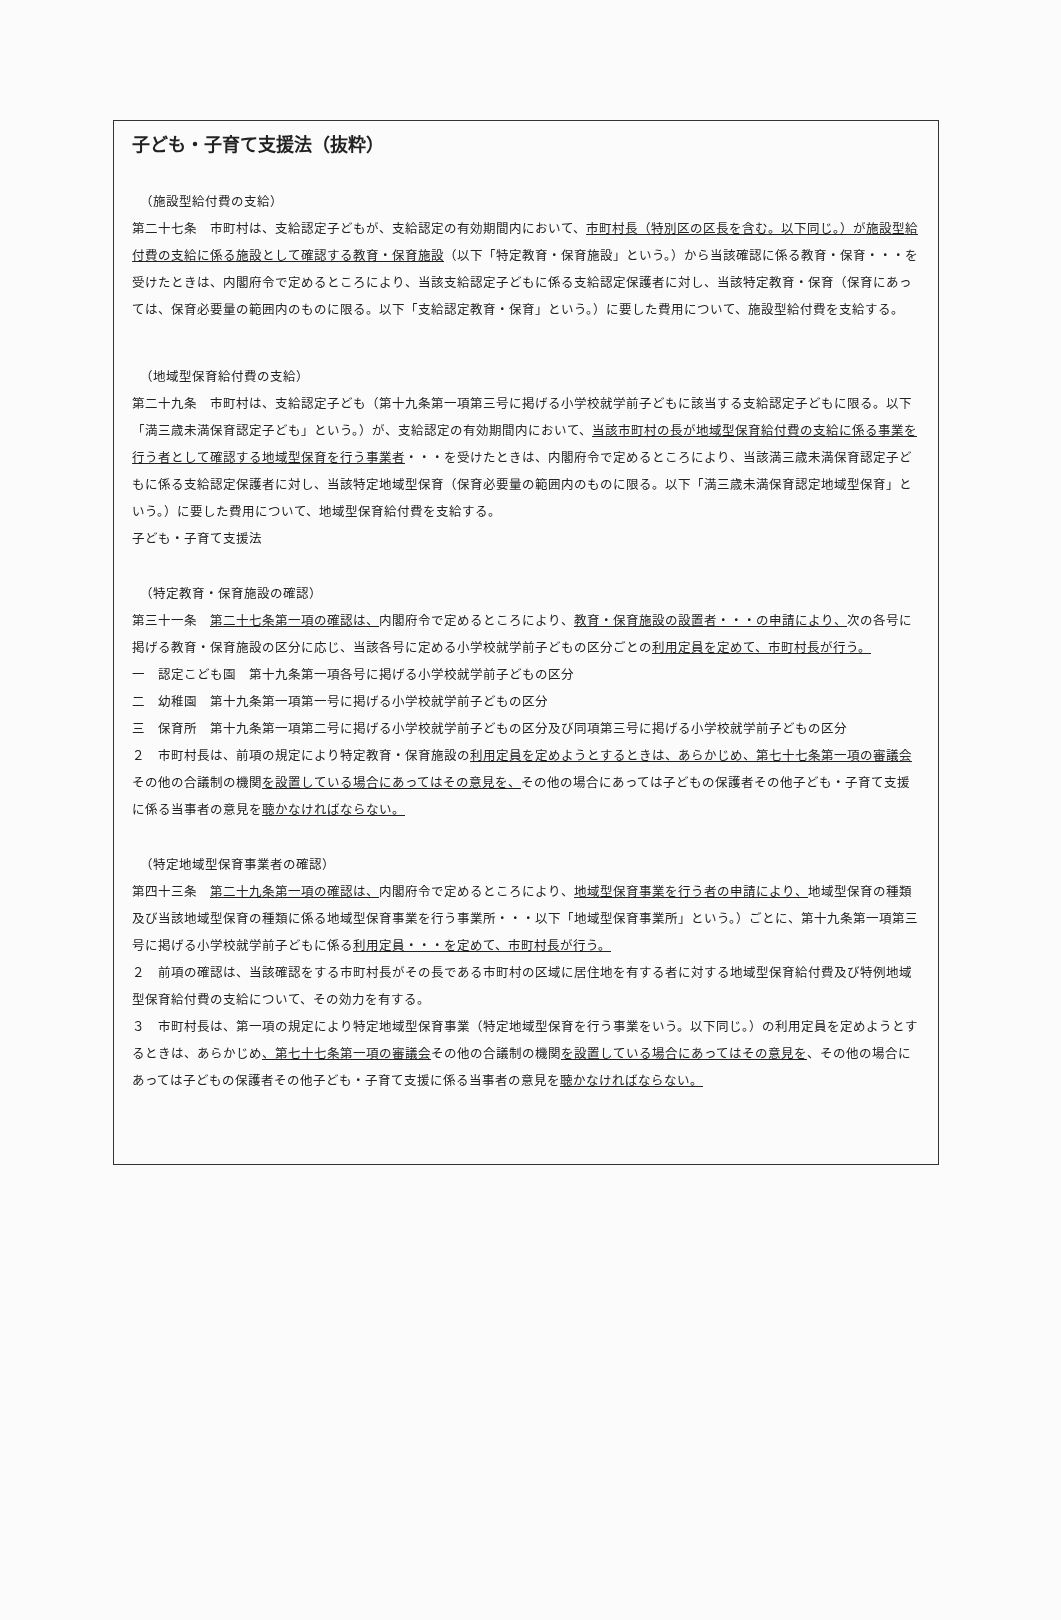子ども・子育て支援法（抜粋）
（施設型給付費の支給）
第二十七条　市町村は、支給認定子どもが、支給認定の有効期間内において、市町村長（特別区の区長を含む。以下同じ。）が施設型給付費の支給に係る施設として確認する教育・保育施設（以下「特定教育・保育施設」という。）から当該確認に係る教育・保育・・・を受けたときは、内閣府令で定めるところにより、当該支給認定子どもに係る支給認定保護者に対し、当該特定教育・保育（保育にあっては、保育必要量の範囲内のものに限る。以下「支給認定教育・保育」という。）に要した費用について、施設型給付費を支給する。
（地域型保育給付費の支給）
第二十九条　市町村は、支給認定子ども（第十九条第一項第三号に掲げる小学校就学前子どもに該当する支給認定子どもに限る。以下「満三歳未満保育認定子ども」という。）が、支給認定の有効期間内において、当該市町村の長が地域型保育給付費の支給に係る事業を行う者として確認する地域型保育を行う事業者・・・を受けたときは、内閣府令で定めるところにより、当該満三歳未満保育認定子どもに係る支給認定保護者に対し、当該特定地域型保育（保育必要量の範囲内のものに限る。以下「満三歳未満保育認定地域型保育」という。）に要した費用について、地域型保育給付費を支給する。
子ども・子育て支援法
（特定教育・保育施設の確認）
第三十一条　第二十七条第一項の確認は、内閣府令で定めるところにより、教育・保育施設の設置者・・・の申請により、次の各号に掲げる教育・保育施設の区分に応じ、当該各号に定める小学校就学前子どもの区分ごとの利用定員を定めて、市町村長が行う。
一　認定こども園　第十九条第一項各号に掲げる小学校就学前子どもの区分
二　幼稚園　第十九条第一項第一号に掲げる小学校就学前子どもの区分
三　保育所　第十九条第一項第二号に掲げる小学校就学前子どもの区分及び同項第三号に掲げる小学校就学前子どもの区分
２　市町村長は、前項の規定により特定教育・保育施設の利用定員を定めようとするときは、あらかじめ、第七十七条第一項の審議会その他の合議制の機関を設置している場合にあってはその意見を、その他の場合にあっては子どもの保護者その他子ども・子育て支援に係る当事者の意見を聴かなければならない。
（特定地域型保育事業者の確認）
第四十三条　第二十九条第一項の確認は、内閣府令で定めるところにより、地域型保育事業を行う者の申請により、地域型保育の種類及び当該地域型保育の種類に係る地域型保育事業を行う事業所・・・以下「地域型保育事業所」という。）ごとに、第十九条第一項第三号に掲げる小学校就学前子どもに係る利用定員・・・を定めて、市町村長が行う。
２　前項の確認は、当該確認をする市町村長がその長である市町村の区域に居住地を有する者に対する地域型保育給付費及び特例地域型保育給付費の支給について、その効力を有する。
３　市町村長は、第一項の規定により特定地域型保育事業（特定地域型保育を行う事業をいう。以下同じ。）の利用定員を定めようとするときは、あらかじめ、第七十七条第一項の審議会その他の合議制の機関を設置している場合にあってはその意見を、その他の場合にあっては子どもの保護者その他子ども・子育て支援に係る当事者の意見を聴かなければならない。